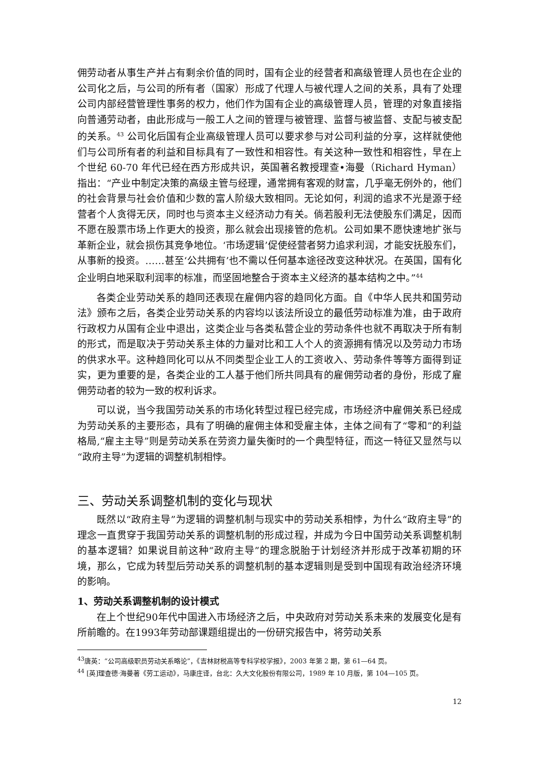佣劳动者从事生产并占有剩余价值的同时，国有企业的经营者和高级管理人员也在企业的公司化之后，与公司的所有者（国家）形成了代理人与被代理人之间的关系，具有了处理公司内部经营管理性事务的权力，他们作为国有企业的高级管理人员，管理的对象直接指向普通劳动者，由此形成与一般工人之间的管理与被管理、监督与被监督、支配与被支配的关系。<sup>43</sup> 公司化后国有企业高级管理人员可以要求参与对公司利益的分享，这样就使他们与公司所有者的利益和目标具有了一致性和相容性。有关这种一致性和相容性，早在上个世纪 60-70 年代已经在西方形成共识，英国著名教授理查•海曼（Richard Hyman）指出：“产业中制定决策的高级主管与经理，通常拥有客观的财富，几乎毫无例外的，他们的社会背景与社会价值和少数的富人阶级大致相同。无论如何，利润的追求不光是源于经营者个人贪得无厌，同时也与资本主义经济动力有关。倘若股利无法使股东们满足，因而不愿在股票市场上作更大的投资，那么就会出现接管的危机。公司如果不愿快速地扩张与革新企业，就会损伤其竞争地位。‘市场逻辑’促使经营者努力追求利润，才能安抚股东们，从事新的投资。……甚至‘公共拥有’也不需以任何基本途径改变这种状况。在英国，国有化企业明白地采取利润率的标准，而坚固地整合于资本主义经济的基本结构之中。”<sup>44</sup>
各类企业劳动关系的趋同还表现在雇佣内容的趋同化方面。自《中华人民共和国劳动法》颁布之后，各类企业劳动关系的内容均以该法所设立的最低劳动标准为准，由于政府行政权力从国有企业中退出，这类企业与各类私营企业的劳动条件也就不再取决于所有制的形式，而是取决于劳动关系主体的力量对比和工人个人的资源拥有情况以及劳动力市场的供求水平。这种趋同化可以从不同类型企业工人的工资收入、劳动条件等等方面得到证实，更为重要的是，各类企业的工人基于他们所共同具有的雇佣劳动者的身份，形成了雇佣劳动者的较为一致的权利诉求。
可以说，当今我国劳动关系的市场化转型过程已经完成，市场经济中雇佣关系已经成为劳动关系的主要形态，具有了明确的雇佣主体和受雇主体，主体之间有了“零和”的利益格局,“雇主主导”则是劳动关系在劳资力量失衡时的一个典型特征，而这一特征又显然与以“政府主导”为逻辑的调整机制相悖。
三、劳动关系调整机制的变化与现状
既然以“政府主导”为逻辑的调整机制与现实中的劳动关系相悖，为什么“政府主导”的理念一直贯穿于我国劳动关系的调整机制的形成过程，并成为今日中国劳动关系调整机制的基本逻辑？如果说目前这种“政府主导”的理念脱胎于计划经济并形成于改革初期的环境，那么，它成为转型后劳动关系的调整机制的基本逻辑则是受到中国现有政治经济环境的影响。
1、劳动关系调整机制的设计模式
在上个世纪90年代中国进入市场经济之后，中央政府对劳动关系未来的发展变化是有所前瞻的。在1993年劳动部课题组提出的一份研究报告中，将劳动关系
<sup>43</sup> 唐英：“公司高级职员劳动关系略论”，《吉林财税高等专科学校学报》，2003 年第 2 期，第 61—64 页。
<sup>44</sup> [英]理查德·海曼著《劳工运动》，马康庄译，台北：久大文化股份有限公司，1989 年 10 月版，第 104—105 页。
12